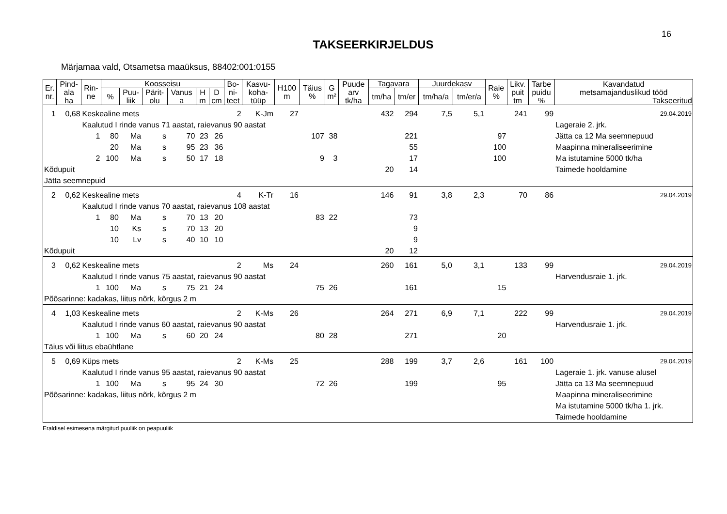16
TAKSEERKIRJELDUS
Märjamaa vald, Otsametsa maaüksus, 88402:001:0155
| Er. nr. | Pind- ala ha | Rin- ne | Koosseisu | | | | | | Bo- ni- teet | Kasvu- koha- tüüp | H100 m | Täius % | G m² | Puude arv tk/ha | Tagavara | | Juurdekasv | | Raie % | Likv. puit tm | Tarbe puidu % | Kavandatud metsamajanduslikud tööd Takseeritud |
| --- | --- | --- | --- | --- | --- | --- | --- | --- | --- | --- | --- | --- | --- | --- | --- | --- | --- | --- | --- | --- | --- | --- |
| | | | % | Puu- liik | Pärit- olu | Vanus a | H m | D cm | | | | | | | tm/ha | tm/er | tm/ha/a | tm/er/a | | | | |
| 1 | 0,68 | Keskealine mets | | | | | | | 2 | K-Jm | 27 | | | | 432 | 294 | 7,5 | 5,1 | | 241 | 99 | 29.04.2019 |
| | | Kaalutud I rinde vanus 71 aastat, raievanus 90 aastat | | | | | | | | | | | | | | | | | | | | Lageraie 2. jrk. |
| | | 1 | 80 | Ma | s | 70 | 23 | 26 | | | | 107 | 38 | | | 221 | | | 97 | | | Jätta ca 12 Ma seemnepuud |
| | | | 20 | Ma | s | 95 | 23 | 36 | | | | | | | | 55 | | | 100 | | | Maapinna mineraliseerimine |
| | | 2 | 100 | Ma | s | 50 | 17 | 18 | | | | 9 | 3 | | | 17 | | | 100 | | | Ma istutamine 5000 tk/ha |
| Kõdupuit | | | | | | | | | | | | | | | 20 | 14 | | | | | | Taimede hooldamine |
| Jätta seemnepuid | | | | | | | | | | | | | | | | | | | | | | |
| 2 | 0,62 | Keskealine mets | | | | | | | 4 | K-Tr | 16 | | | | 146 | 91 | 3,8 | 2,3 | | 70 | 86 | 29.04.2019 |
| | | Kaalutud I rinde vanus 70 aastat, raievanus 108 aastat | | | | | | | | | | | | | | | | | | | | |
| | | 1 | 80 | Ma | s | 70 | 13 | 20 | | | | 83 | 22 | | | 73 | | | | | | |
| | | | 10 | Ks | s | 70 | 13 | 20 | | | | | | | | 9 | | | | | | |
| | | | 10 | Lv | s | 40 | 10 | 10 | | | | | | | | 9 | | | | | | |
| Kõdupuit | | | | | | | | | | | | | | | 20 | 12 | | | | | | |
| 3 | 0,62 | Keskealine mets | | | | | | | 2 | Ms | 24 | | | | 260 | 161 | 5,0 | 3,1 | | 133 | 99 | 29.04.2019 |
| | | Kaalutud I rinde vanus 75 aastat, raievanus 90 aastat | | | | | | | | | | | | | | | | | | | | Harvendusraie 1. jrk. |
| | | 1 | 100 | Ma | s | 75 | 21 | 24 | | | | 75 | 26 | | | 161 | | | 15 | | | |
| Põõsarinne: kadakas, liitus nõrk, kõrgus 2 m | | | | | | | | | | | | | | | | | | | | | | |
| 4 | 1,03 | Keskealine mets | | | | | | | 2 | K-Ms | 26 | | | | 264 | 271 | 6,9 | 7,1 | | 222 | 99 | 29.04.2019 |
| | | Kaalutud I rinde vanus 60 aastat, raievanus 90 aastat | | | | | | | | | | | | | | | | | | | | Harvendusraie 1. jrk. |
| | | 1 | 100 | Ma | s | 60 | 20 | 24 | | | | 80 | 28 | | | 271 | | | 20 | | | |
| Täius või liitus ebaühtlane | | | | | | | | | | | | | | | | | | | | | | |
| 5 | 0,69 | Küps mets | | | | | | | 2 | K-Ms | 25 | | | | 288 | 199 | 3,7 | 2,6 | | 161 | 100 | 29.04.2019 |
| | | Kaalutud I rinde vanus 95 aastat, raievanus 90 aastat | | | | | | | | | | | | | | | | | | | | Lageraie 1. jrk. vanuse alusel |
| | | 1 | 100 | Ma | s | 95 | 24 | 30 | | | | 72 | 26 | | | 199 | | | 95 | | | Jätta ca 13 Ma seemnepuud |
| Põõsarinne: kadakas, liitus nõrk, kõrgus 2 m | | | | | | | | | | | | | | | | | | | | | | Maapinna mineraliseerimine |
| | | | | | | | | | | | | | | | | | | | | | | Ma istutamine 5000 tk/ha 1. jrk. |
| | | | | | | | | | | | | | | | | | | | | | | Taimede hooldamine |
Eraldisel esimesena märgitud puuliik on peapuuliik